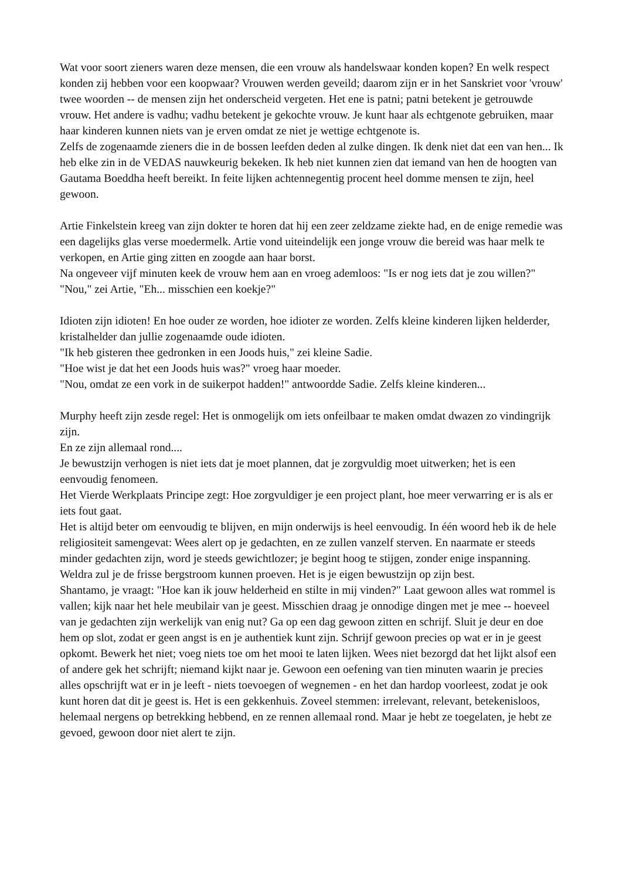Wat voor soort zieners waren deze mensen, die een vrouw als handelswaar konden kopen? En welk respect konden zij hebben voor een koopwaar? Vrouwen werden geveild; daarom zijn er in het Sanskriet voor 'vrouw' twee woorden -- de mensen zijn het onderscheid vergeten. Het ene is patni; patni betekent je getrouwde vrouw. Het andere is vadhu; vadhu betekent je gekochte vrouw. Je kunt haar als echtgenote gebruiken, maar haar kinderen kunnen niets van je erven omdat ze niet je wettige echtgenote is.
Zelfs de zogenaamde zieners die in de bossen leefden deden al zulke dingen. Ik denk niet dat een van hen... Ik heb elke zin in de VEDAS nauwkeurig bekeken. Ik heb niet kunnen zien dat iemand van hen de hoogten van Gautama Boeddha heeft bereikt. In feite lijken achtennegentig procent heel domme mensen te zijn, heel gewoon.
Artie Finkelstein kreeg van zijn dokter te horen dat hij een zeer zeldzame ziekte had, en de enige remedie was een dagelijks glas verse moedermelk. Artie vond uiteindelijk een jonge vrouw die bereid was haar melk te verkopen, en Artie ging zitten en zoogde aan haar borst.
Na ongeveer vijf minuten keek de vrouw hem aan en vroeg ademloos: "Is er nog iets dat je zou willen?"
"Nou," zei Artie, "Eh... misschien een koekje?"
Idioten zijn idioten! En hoe ouder ze worden, hoe idioter ze worden. Zelfs kleine kinderen lijken helderder, kristalhelder dan jullie zogenaamde oude idioten.
"Ik heb gisteren thee gedronken in een Joods huis," zei kleine Sadie.
"Hoe wist je dat het een Joods huis was?" vroeg haar moeder.
"Nou, omdat ze een vork in de suikerpot hadden!" antwoordde Sadie. Zelfs kleine kinderen...
Murphy heeft zijn zesde regel: Het is onmogelijk om iets onfeilbaar te maken omdat dwazen zo vindingrijk zijn.
En ze zijn allemaal rond....
Je bewustzijn verhogen is niet iets dat je moet plannen, dat je zorgvuldig moet uitwerken; het is een eenvoudig fenomeen.
Het Vierde Werkplaats Principe zegt: Hoe zorgvuldiger je een project plant, hoe meer verwarring er is als er iets fout gaat.
Het is altijd beter om eenvoudig te blijven, en mijn onderwijs is heel eenvoudig. In één woord heb ik de hele religiositeit samengevat: Wees alert op je gedachten, en ze zullen vanzelf sterven. En naarmate er steeds minder gedachten zijn, word je steeds gewichtlozer; je begint hoog te stijgen, zonder enige inspanning.
Weldra zul je de frisse bergstroom kunnen proeven. Het is je eigen bewustzijn op zijn best.
Shantamo, je vraagt: "Hoe kan ik jouw helderheid en stilte in mij vinden?" Laat gewoon alles wat rommel is vallen; kijk naar het hele meubilair van je geest. Misschien draag je onnodige dingen met je mee -- hoeveel van je gedachten zijn werkelijk van enig nut? Ga op een dag gewoon zitten en schrijf. Sluit je deur en doe hem op slot, zodat er geen angst is en je authentiek kunt zijn. Schrijf gewoon precies op wat er in je geest opkomt. Bewerk het niet; voeg niets toe om het mooi te laten lijken. Wees niet bezorgd dat het lijkt alsof een of andere gek het schrijft; niemand kijkt naar je. Gewoon een oefening van tien minuten waarin je precies alles opschrijft wat er in je leeft - niets toevoegen of wegnemen - en het dan hardop voorleest, zodat je ook kunt horen dat dit je geest is. Het is een gekkenhuis. Zoveel stemmen: irrelevant, relevant, betekenisloos, helemaal nergens op betrekking hebbend, en ze rennen allemaal rond. Maar je hebt ze toegelaten, je hebt ze gevoed, gewoon door niet alert te zijn.